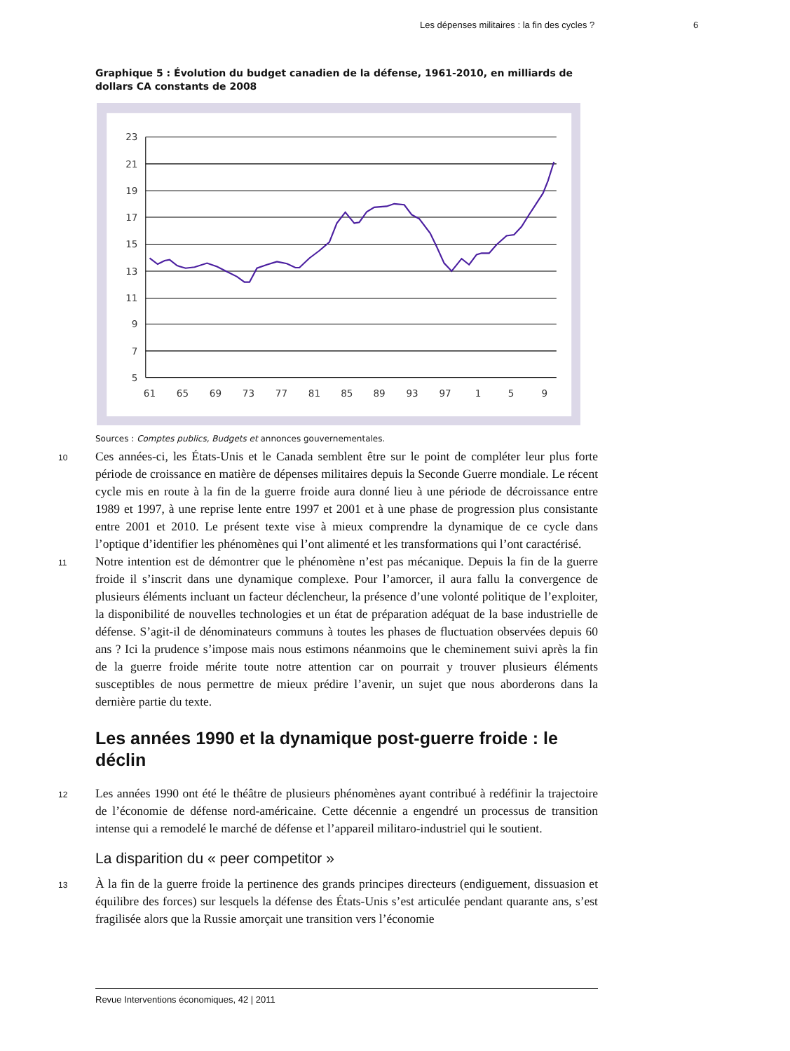Les dépenses militaires : la fin des cycles ? 6
Graphique 5 : Évolution du budget canadien de la défense, 1961-2010, en milliards de dollars CA constants de 2008
23
21
19
17
15
13
11
9
7
5
61
65
69
73
77
81
85
89
93
97
1
5
9
Sources : Comptes publics, Budgets et annonces gouvernementales.
10
Ces années-ci, les États-Unis et le Canada semblent être sur le point de compléter leur plus forte période de croissance en matière de dépenses militaires depuis la Seconde Guerre mondiale. Le récent cycle mis en route à la fin de la guerre froide aura donné lieu à une période de décroissance entre 1989 et 1997, à une reprise lente entre 1997 et 2001 et à une phase de progression plus consistante entre 2001 et 2010. Le présent texte vise à mieux comprendre la dynamique de ce cycle dans l’optique d’identifier les phénomènes qui l’ont alimenté et les transformations qui l’ont caractérisé.
11
Notre intention est de démontrer que le phénomène n’est pas mécanique. Depuis la fin de la guerre froide il s’inscrit dans une dynamique complexe. Pour l’amorcer, il aura fallu la convergence de plusieurs éléments incluant un facteur déclencheur, la présence d’une volonté politique de l’exploiter, la disponibilité de nouvelles technologies et un état de préparation adéquat de la base industrielle de défense. S’agit-il de dénominateurs communs à toutes les phases de fluctuation observées depuis 60 ans ? Ici la prudence s’impose mais nous estimons néanmoins que le cheminement suivi après la fin de la guerre froide mérite toute notre attention car on pourrait y trouver plusieurs éléments susceptibles de nous permettre de mieux prédire l’avenir, un sujet que nous aborderons dans la dernière partie du texte.
Les années 1990 et la dynamique post-guerre froide : le déclin
12
Les années 1990 ont été le théâtre de plusieurs phénomènes ayant contribué à redéfinir la trajectoire de l’économie de défense nord-américaine. Cette décennie a engendré un processus de transition intense qui a remodelé le marché de défense et l’appareil militaro-industriel qui le soutient.
La disparition du « peer competitor »
13
À la fin de la guerre froide la pertinence des grands principes directeurs (endiguement, dissuasion et équilibre des forces) sur lesquels la défense des États-Unis s’est articulée pendant quarante ans, s’est fragilisée alors que la Russie amorçait une transition vers l’économie
Revue Interventions économiques, 42 | 2011